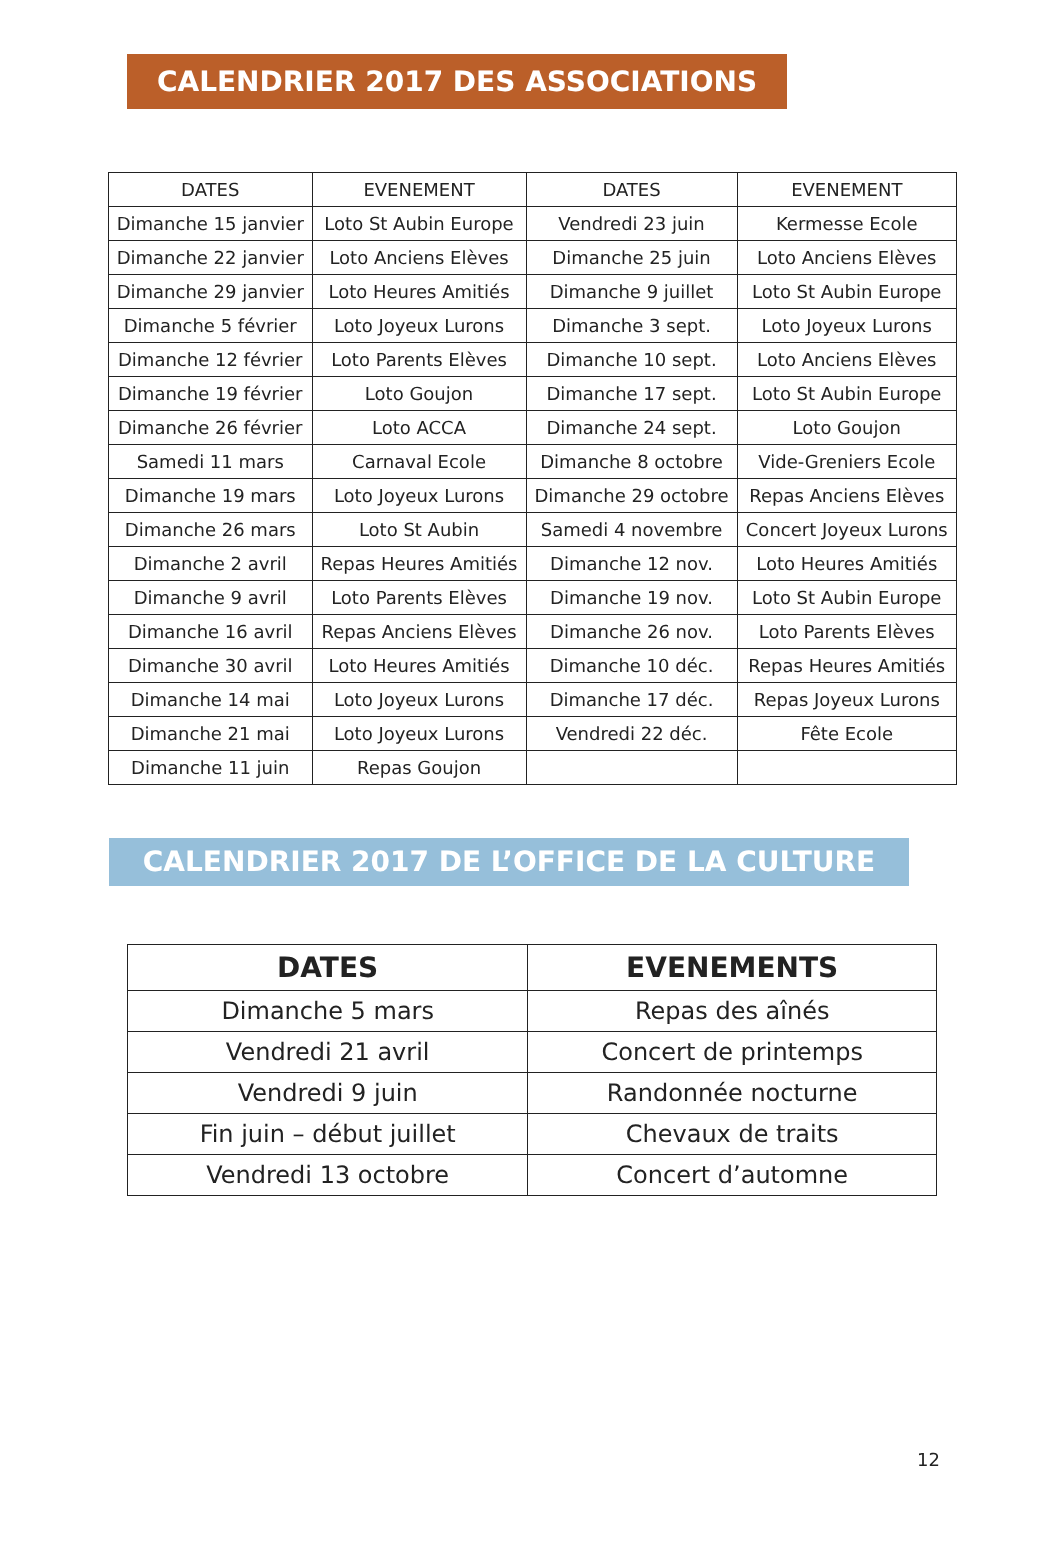CALENDRIER 2017 DES ASSOCIATIONS
| DATES | EVENEMENT | DATES | EVENEMENT |
| --- | --- | --- | --- |
| Dimanche 15 janvier | Loto St Aubin Europe | Vendredi 23 juin | Kermesse Ecole |
| Dimanche 22 janvier | Loto Anciens Elèves | Dimanche 25 juin | Loto Anciens Elèves |
| Dimanche 29 janvier | Loto Heures Amitiés | Dimanche 9 juillet | Loto St Aubin Europe |
| Dimanche 5 février | Loto Joyeux Lurons | Dimanche 3 sept. | Loto Joyeux Lurons |
| Dimanche 12 février | Loto Parents Elèves | Dimanche 10 sept. | Loto Anciens Elèves |
| Dimanche 19 février | Loto Goujon | Dimanche 17 sept. | Loto St Aubin Europe |
| Dimanche 26 février | Loto ACCA | Dimanche 24 sept. | Loto Goujon |
| Samedi 11 mars | Carnaval Ecole | Dimanche 8 octobre | Vide-Greniers Ecole |
| Dimanche 19 mars | Loto Joyeux Lurons | Dimanche 29 octobre | Repas Anciens Elèves |
| Dimanche 26 mars | Loto St Aubin | Samedi 4 novembre | Concert Joyeux Lurons |
| Dimanche 2 avril | Repas Heures Amitiés | Dimanche 12 nov. | Loto Heures Amitiés |
| Dimanche 9 avril | Loto Parents Elèves | Dimanche 19 nov. | Loto St Aubin Europe |
| Dimanche 16 avril | Repas Anciens Elèves | Dimanche 26 nov. | Loto Parents Elèves |
| Dimanche 30 avril | Loto Heures Amitiés | Dimanche 10 déc. | Repas Heures Amitiés |
| Dimanche 14 mai | Loto Joyeux Lurons | Dimanche 17 déc. | Repas Joyeux Lurons |
| Dimanche 21 mai | Loto Joyeux Lurons | Vendredi 22 déc. | Fête Ecole |
| Dimanche 11 juin | Repas Goujon | | |
CALENDRIER 2017 DE L’OFFICE DE LA CULTURE
| DATES | EVENEMENTS |
| --- | --- |
| Dimanche 5 mars | Repas des aînés |
| Vendredi 21 avril | Concert de printemps |
| Vendredi 9 juin | Randonnée nocturne |
| Fin juin – début juillet | Chevaux de traits |
| Vendredi 13 octobre | Concert d’automne |
12